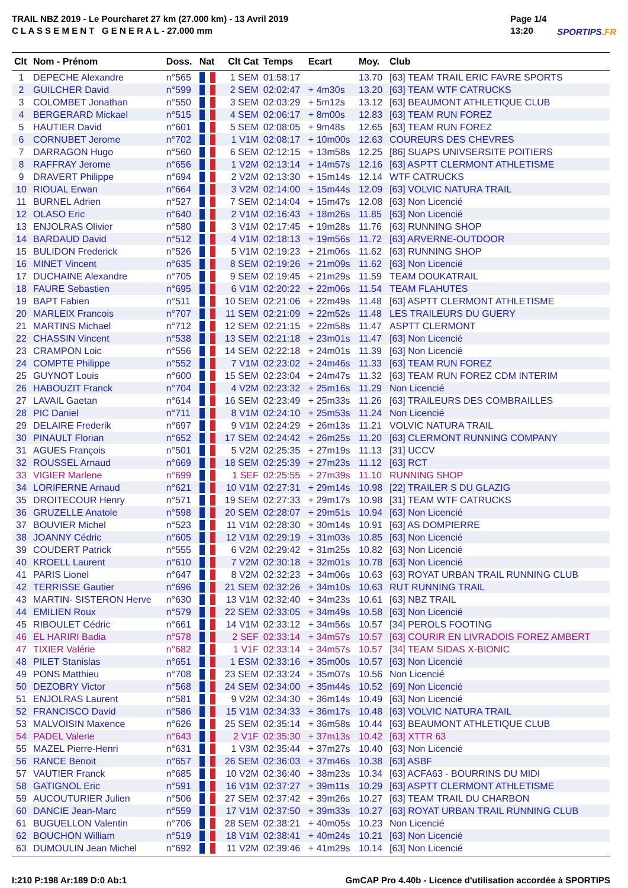TRAIL NBZ 2019 - Le Pourcharet 27 km (27.000 km) - 13 Avril 2019
C L A S S E M E N T G E N E R A L - 27.000 mm
Page 1/4
13:20 SPORTIPS.FR
| Clt | Nom - Prénom | Doss. | Nat | Clt Cat | Temps | Ecart | Moy. | Club |
| --- | --- | --- | --- | --- | --- | --- | --- | --- |
| 1 | DEPECHE Alexandre | n°565 | | 1 SEM | 01:58:17 | | 13.70 | [63] TEAM TRAIL ERIC FAVRE SPORTS |
| 2 | GUILCHER David | n°599 | | 2 SEM | 02:02:47 | + 4m30s | 13.20 | [63] TEAM WTF CATRUCKS |
| 3 | COLOMBET Jonathan | n°550 | | 3 SEM | 02:03:29 | + 5m12s | 13.12 | [63] BEAUMONT ATHLETIQUE CLUB |
| 4 | BERGERARD Mickael | n°515 | | 4 SEM | 02:06:17 | + 8m00s | 12.83 | [63] TEAM RUN FOREZ |
| 5 | HAUTIER David | n°601 | | 5 SEM | 02:08:05 | + 9m48s | 12.65 | [63] TEAM RUN FOREZ |
| 6 | CORNUBET Jerome | n°702 | | 1 V1M | 02:08:17 | + 10m00s | 12.63 | COUREURS DES CHEVRES |
| 7 | DARRAGON Hugo | n°560 | | 6 SEM | 02:12:15 | + 13m58s | 12.25 | [86] SUAPS UNIVSERSITE POITIERS |
| 8 | RAFFRAY Jerome | n°656 | | 1 V2M | 02:13:14 | + 14m57s | 12.16 | [63] ASPTT CLERMONT ATHLETISME |
| 9 | DRAVERT Philippe | n°694 | | 2 V2M | 02:13:30 | + 15m14s | 12.14 | WTF CATRUCKS |
| 10 | RIOUAL Erwan | n°664 | | 3 V2M | 02:14:00 | + 15m44s | 12.09 | [63] VOLVIC NATURA TRAIL |
| 11 | BURNEL Adrien | n°527 | | 7 SEM | 02:14:04 | + 15m47s | 12.08 | [63] Non Licencié |
| 12 | OLASO Eric | n°640 | | 2 V1M | 02:16:43 | + 18m26s | 11.85 | [63] Non Licencié |
| 13 | ENJOLRAS Olivier | n°580 | | 3 V1M | 02:17:45 | + 19m28s | 11.76 | [63] RUNNING SHOP |
| 14 | BARDAUD David | n°512 | | 4 V1M | 02:18:13 | + 19m56s | 11.72 | [63] ARVERNE-OUTDOOR |
| 15 | BULIDON Frederick | n°526 | | 5 V1M | 02:19:23 | + 21m06s | 11.62 | [63] RUNNING SHOP |
| 16 | MINET Vincent | n°635 | | 8 SEM | 02:19:26 | + 21m09s | 11.62 | [63] Non Licencié |
| 17 | DUCHAINE Alexandre | n°705 | | 9 SEM | 02:19:45 | + 21m29s | 11.59 | TEAM DOUKATRAIL |
| 18 | FAURE Sebastien | n°695 | | 6 V1M | 02:20:22 | + 22m06s | 11.54 | TEAM FLAHUTES |
| 19 | BAPT Fabien | n°511 | | 10 SEM | 02:21:06 | + 22m49s | 11.48 | [63] ASPTT CLERMONT ATHLETISME |
| 20 | MARLEIX Francois | n°707 | | 11 SEM | 02:21:09 | + 22m52s | 11.48 | LES TRAILEURS DU GUERY |
| 21 | MARTINS Michael | n°712 | | 12 SEM | 02:21:15 | + 22m58s | 11.47 | ASPTT CLERMONT |
| 22 | CHASSIN Vincent | n°538 | | 13 SEM | 02:21:18 | + 23m01s | 11.47 | [63] Non Licencié |
| 23 | CRAMPON Loic | n°556 | | 14 SEM | 02:22:18 | + 24m01s | 11.39 | [63] Non Licencié |
| 24 | COMPTE Philippe | n°552 | | 7 V1M | 02:23:02 | + 24m46s | 11.33 | [63] TEAM RUN FOREZ |
| 25 | GUYNOT Louis | n°600 | | 15 SEM | 02:23:04 | + 24m47s | 11.32 | [63] TEAM RUN FOREZ CDM INTERIM |
| 26 | HABOUZIT Franck | n°704 | | 4 V2M | 02:23:32 | + 25m16s | 11.29 | Non Licencié |
| 27 | LAVAIL Gaetan | n°614 | | 16 SEM | 02:23:49 | + 25m33s | 11.26 | [63] TRAILEURS DES COMBRAILLES |
| 28 | PIC Daniel | n°711 | | 8 V1M | 02:24:10 | + 25m53s | 11.24 | Non Licencié |
| 29 | DELAIRE Frederik | n°697 | | 9 V1M | 02:24:29 | + 26m13s | 11.21 | VOLVIC NATURA TRAIL |
| 30 | PINAULT Florian | n°652 | | 17 SEM | 02:24:42 | + 26m25s | 11.20 | [63] CLERMONT RUNNING COMPANY |
| 31 | AGUES François | n°501 | | 5 V2M | 02:25:35 | + 27m19s | 11.13 | [31] UCCV |
| 32 | ROUSSEL Arnaud | n°669 | | 18 SEM | 02:25:39 | + 27m23s | 11.12 | [63] RCT |
| 33 | VIGIER Marlene | n°699 | | 1 SEF | 02:25:55 | + 27m39s | 11.10 | RUNNING SHOP |
| 34 | LORIFERNE Arnaud | n°621 | | 10 V1M | 02:27:31 | + 29m14s | 10.98 | [22] TRAILER S DU GLAZIG |
| 35 | DROITECOUR Henry | n°571 | | 19 SEM | 02:27:33 | + 29m17s | 10.98 | [31] TEAM WTF CATRUCKS |
| 36 | GRUZELLE Anatole | n°598 | | 20 SEM | 02:28:07 | + 29m51s | 10.94 | [63] Non Licencié |
| 37 | BOUVIER Michel | n°523 | | 11 V1M | 02:28:30 | + 30m14s | 10.91 | [63] AS DOMPIERRE |
| 38 | JOANNY Cédric | n°605 | | 12 V1M | 02:29:19 | + 31m03s | 10.85 | [63] Non Licencié |
| 39 | COUDERT Patrick | n°555 | | 6 V2M | 02:29:42 | + 31m25s | 10.82 | [63] Non Licencié |
| 40 | KROELL Laurent | n°610 | | 7 V2M | 02:30:18 | + 32m01s | 10.78 | [63] Non Licencié |
| 41 | PARIS Lionel | n°647 | | 8 V2M | 02:32:23 | + 34m06s | 10.63 | [63] ROYAT URBAN TRAIL RUNNING CLUB |
| 42 | TERRISSE Gautier | n°696 | | 21 SEM | 02:32:26 | + 34m10s | 10.63 | RUT RUNNING TRAIL |
| 43 | MARTIN- SISTERON Herve | n°630 | | 13 V1M | 02:32:40 | + 34m23s | 10.61 | [63] NBZ TRAIL |
| 44 | EMILIEN Roux | n°579 | | 22 SEM | 02:33:05 | + 34m49s | 10.58 | [63] Non Licencié |
| 45 | RIBOULET Cédric | n°661 | | 14 V1M | 02:33:12 | + 34m56s | 10.57 | [34] PEROLS FOOTING |
| 46 | EL HARIRI Badia | n°578 | | 2 SEF | 02:33:14 | + 34m57s | 10.57 | [63] COURIR EN LIVRADOIS FOREZ AMBERT |
| 47 | TIXIER Valérie | n°682 | | 1 V1F | 02:33:14 | + 34m57s | 10.57 | [34] TEAM SIDAS X-BIONIC |
| 48 | PILET Stanislas | n°651 | | 1 ESM | 02:33:16 | + 35m00s | 10.57 | [63] Non Licencié |
| 49 | PONS Matthieu | n°708 | | 23 SEM | 02:33:24 | + 35m07s | 10.56 | Non Licencié |
| 50 | DEZOBRY Victor | n°568 | | 24 SEM | 02:34:00 | + 35m44s | 10.52 | [69] Non Licencié |
| 51 | ENJOLRAS Laurent | n°581 | | 9 V2M | 02:34:30 | + 36m14s | 10.49 | [63] Non Licencié |
| 52 | FRANCISCO David | n°586 | | 15 V1M | 02:34:33 | + 36m17s | 10.48 | [63] VOLVIC NATURA TRAIL |
| 53 | MALVOISIN Maxence | n°626 | | 25 SEM | 02:35:14 | + 36m58s | 10.44 | [63] BEAUMONT ATHLETIQUE CLUB |
| 54 | PADEL Valerie | n°643 | | 2 V1F | 02:35:30 | + 37m13s | 10.42 | [63] XTTR 63 |
| 55 | MAZEL Pierre-Henri | n°631 | | 1 V3M | 02:35:44 | + 37m27s | 10.40 | [63] Non Licencié |
| 56 | RANCE Benoit | n°657 | | 26 SEM | 02:36:03 | + 37m46s | 10.38 | [63] ASBF |
| 57 | VAUTIER Franck | n°685 | | 10 V2M | 02:36:40 | + 38m23s | 10.34 | [63] ACFA63 - BOURRINS DU MIDI |
| 58 | GATIGNOL Eric | n°591 | | 16 V1M | 02:37:27 | + 39m11s | 10.29 | [63] ASPTT CLERMONT ATHLETISME |
| 59 | AUCOUTURIER Julien | n°506 | | 27 SEM | 02:37:42 | + 39m26s | 10.27 | [63] TEAM TRAIL DU CHARBON |
| 60 | DANCIE Jean-Marc | n°559 | | 17 V1M | 02:37:50 | + 39m33s | 10.27 | [63] ROYAT URBAN TRAIL RUNNING CLUB |
| 61 | BUGUELLON Valentin | n°706 | | 28 SEM | 02:38:21 | + 40m05s | 10.23 | Non Licencié |
| 62 | BOUCHON William | n°519 | | 18 V1M | 02:38:41 | + 40m24s | 10.21 | [63] Non Licencié |
| 63 | DUMOULIN Jean Michel | n°692 | | 11 V2M | 02:39:46 | + 41m29s | 10.14 | [63] Non Licencié |
I:210 P:198 Ar:189 D:0 Ab:1 GmCAP Pro 4.40b - Licence d'utilisation accordée à SPORTIPS